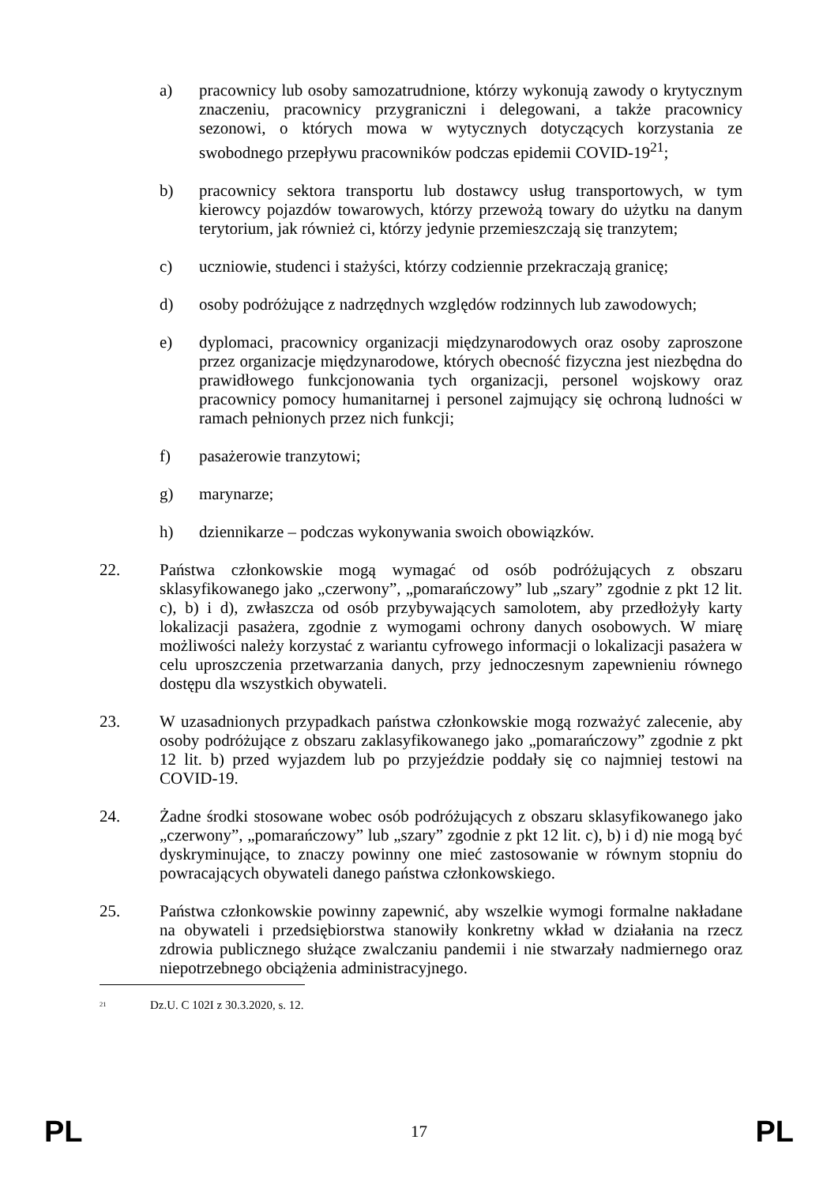a) pracownicy lub osoby samozatrudnione, którzy wykonują zawody o krytycznym znaczeniu, pracownicy przygraniczni i delegowani, a także pracownicy sezonowi, o których mowa w wytycznych dotyczących korzystania ze swobodnego przepływu pracowników podczas epidemii COVID-19<sup>21</sup>;
b) pracownicy sektora transportu lub dostawcy usług transportowych, w tym kierowcy pojazdów towarowych, którzy przewożą towary do użytku na danym terytorium, jak również ci, którzy jedynie przemieszczają się tranzytem;
c) uczniowie, studenci i stażyści, którzy codziennie przekraczają granicę;
d) osoby podróżujące z nadrzędnych względów rodzinnych lub zawodowych;
e) dyplomaci, pracownicy organizacji międzynarodowych oraz osoby zaproszone przez organizacje międzynarodowe, których obecność fizyczna jest niezbędna do prawidłowego funkcjonowania tych organizacji, personel wojskowy oraz pracownicy pomocy humanitarnej i personel zajmujący się ochroną ludności w ramach pełnionych przez nich funkcji;
f) pasażerowie tranzytowi;
g) marynarze;
h) dziennikarze – podczas wykonywania swoich obowiązków.
22. Państwa członkowskie mogą wymagać od osób podróżujących z obszaru sklasyfikowanego jako „czerwony”, „pomarańczowy” lub „szary” zgodnie z pkt 12 lit. c), b) i d), zwłaszcza od osób przybywających samolotem, aby przedłożyły karty lokalizacji pasażera, zgodnie z wymogami ochrony danych osobowych. W miarę możliwości należy korzystać z wariantu cyfrowego informacji o lokalizacji pasażera w celu uproszczenia przetwarzania danych, przy jednoczesnym zapewnieniu równego dostępu dla wszystkich obywateli.
23. W uzasadnionych przypadkach państwa członkowskie mogą rozważyć zalecenie, aby osoby podróżujące z obszaru zaklasyfikowanego jako „pomarańczowy” zgodnie z pkt 12 lit. b) przed wyjazdem lub po przyjeździe poddały się co najmniej testowi na COVID-19.
24. Żadne środki stosowane wobec osób podróżujących z obszaru sklasyfikowanego jako „czerwony”, „pomarańczowy” lub „szary” zgodnie z pkt 12 lit. c), b) i d) nie mogą być dyskryminujące, to znaczy powinny one mieć zastosowanie w równym stopniu do powracających obywateli danego państwa członkowskiego.
25. Państwa członkowskie powinny zapewnić, aby wszelkie wymogi formalne nakładane na obywateli i przedsiębiorstwa stanowiły konkretny wkład w działania na rzecz zdrowia publicznego służące zwalczaniu pandemii i nie stwarzały nadmiernego oraz niepotrzebnego obciążenia administracyjnego.
<sup>21</sup> Dz.U. C 102I z 30.3.2020, s. 12.
PL 17 PL